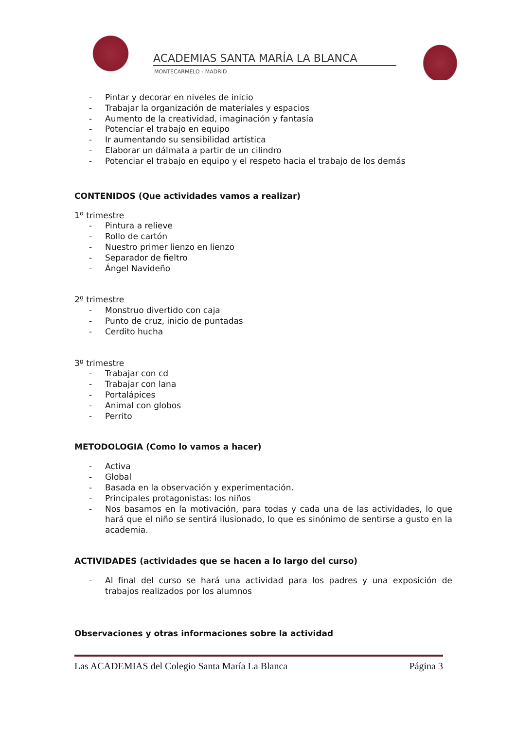ACADEMIAS SANTA MARÍA LA BLANCA
MONTECARMELO - MADRID
- Pintar y decorar en niveles de inicio
- Trabajar la organización de materiales y espacios
- Aumento de la creatividad, imaginación y fantasía
- Potenciar el trabajo en equipo
- Ir aumentando su sensibilidad artística
- Elaborar un dálmata a partir de un cilindro
- Potenciar el trabajo en equipo y el respeto hacia el trabajo de los demás
CONTENIDOS (Que actividades vamos a realizar)
1º trimestre
- Pintura a relieve
- Rollo de cartón
- Nuestro primer lienzo en lienzo
- Separador de fieltro
- Ángel Navideño
2º trimestre
- Monstruo divertido con caja
- Punto de cruz, inicio de puntadas
- Cerdito hucha
3º trimestre
- Trabajar con cd
- Trabajar con lana
- Portalápices
- Animal con globos
- Perrito
METODOLOGIA (Como lo vamos a hacer)
- Activa
- Global
- Basada en la observación y experimentación.
- Principales protagonistas: los niños
- Nos basamos en la motivación, para todas y cada una de las actividades, lo que hará que el niño se sentirá ilusionado, lo que es sinónimo de sentirse a gusto en la academia.
ACTIVIDADES (actividades que se hacen a lo largo del curso)
- Al final del curso se hará una actividad para los padres y una exposición de trabajos realizados por los alumnos
Observaciones y otras informaciones sobre la actividad
Las ACADEMIAS del Colegio Santa María La Blanca Página 3